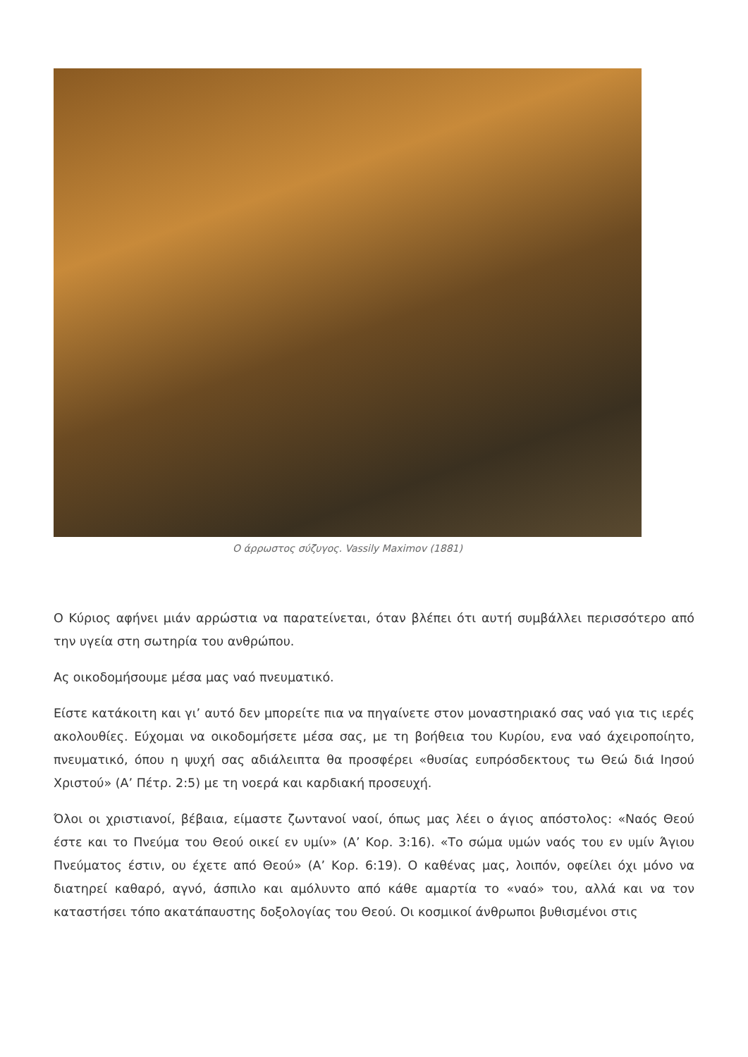Ο άρρωστος σύζυγος. Vassily Maximov (1881)
Ο Κύριος αφήνει μιάν αρρώστια να παρατείνεται, όταν βλέπει ότι αυτή συμβάλλει περισσότερο από την υγεία στη σωτηρία του ανθρώπου.
Ας οικοδομήσουμε μέσα μας ναό πνευματικό.
Είστε κατάκοιτη και γι’ αυτό δεν μπορείτε πια να πηγαίνετε στον μοναστηριακό σας ναό για τις ιερές ακολουθίες. Εύχομαι να οικοδομήσετε μέσα σας, με τη βοήθεια του Κυρίου, ενα ναό άχειροποίητο, πνευματικό, όπου η ψυχή σας αδιάλειπτα θα προσφέρει «θυσίας ευπρόσδεκτους τω Θεώ διά Ιησού Χριστού» (Α’ Πέτρ. 2:5) με τη νοερά και καρδιακή προσευχή.
Όλοι οι χριστιανοί, βέβαια, είμαστε ζωντανοί ναοί, όπως μας λέει ο άγιος απόστολος: «Ναός Θεού έστε και το Πνεύμα του Θεού οικεί εν υμίν» (Α’ Κορ. 3:16). «Το σώμα υμών ναός του εν υμίν Άγιου Πνεύματος έστιν, ου έχετε από Θεού» (Α’ Κορ. 6:19). Ο καθένας μας, λοιπόν, οφείλει όχι μόνο να διατηρεί καθαρό, αγνό, άσπιλο και αμόλυντο από κάθε αμαρτία το «ναό» του, αλλά και να τον καταστήσει τόπο ακατάπαυστης δοξολογίας του Θεού. Οι κοσμικοί άνθρωποι βυθισμένοι στις